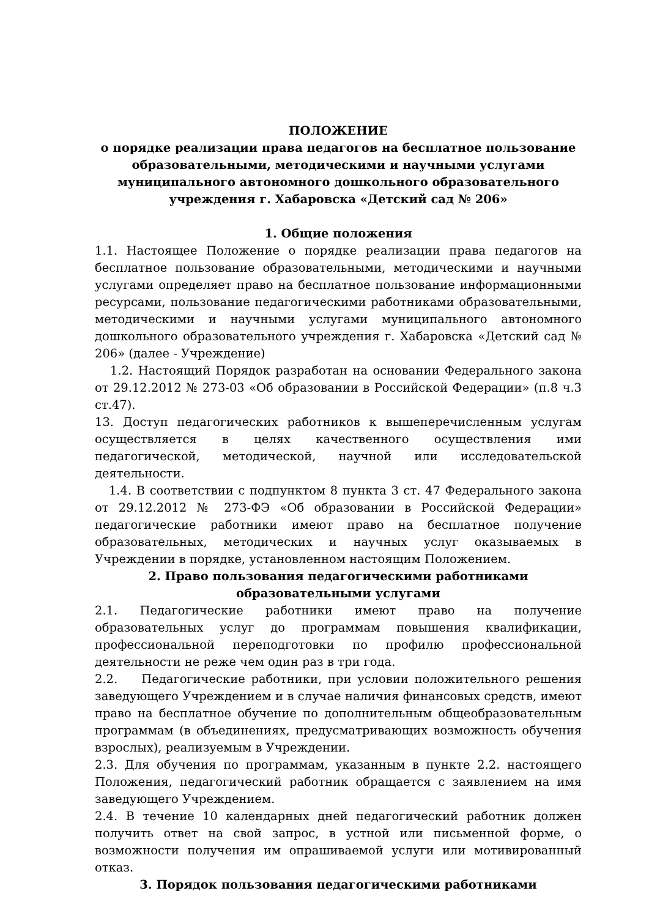ПОЛОЖЕНИЕ
о порядке реализации права педагогов на бесплатное пользование образовательными, методическими и научными услугами муниципального автономного дошкольного образовательного учреждения г. Хабаровска «Детский сад № 206»
1. Общие положения
1.1. Настоящее Положение о порядке реализации права педагогов на бесплатное пользование образовательными, методическими и научными услугами определяет право на бесплатное пользование информационными ресурсами, пользование педагогическими работниками образовательными, методическими и научными услугами муниципального автономного дошкольного образовательного учреждения г. Хабаровска «Детский сад № 206» (далее - Учреждение)
1.2. Настоящий Порядок разработан на основании Федерального закона от 29.12.2012 № 273-03 «Об образовании в Российской Федерации» (п.8 ч.3 ст.47).
13. Доступ педагогических работников к вышеперечисленным услугам осуществляется в целях качественного осуществления ими педагогической, методической, научной или исследовательской деятельности.
1.4. В соответствии с подпунктом 8 пункта 3 ст. 47 Федерального закона от 29.12.2012 № 273-ФЭ «Об образовании в Российской Федерации» педагогические работники имеют право на бесплатное получение образовательных, методических и научных услуг оказываемых в Учреждении в порядке, установленном настоящим Положением.
2. Право пользования педагогическими работниками
образовательными услугами
2.1. Педагогические работники имеют право на получение образовательных услуг до программам повышения квалификации, профессиональной переподготовки по профилю профессиональной деятельности не реже чем один раз в три года.
2.2. Педагогические работники, при условии положительного решения заведующего Учреждением и в случае наличия финансовых средств, имеют право на бесплатное обучение по дополнительным общеобразовательным программам (в объединениях, предусматривающих возможность обучения взрослых), реализуемым в Учреждении.
2.3. Для обучения по программам, указанным в пункте 2.2. настоящего Положения, педагогический работник обращается с заявлением на имя заведующего Учреждением.
2.4. В течение 10 календарных дней педагогический работник должен получить ответ на свой запрос, в устной или письменной форме, о возможности получения им опрашиваемой услуги или мотивированный отказ.
3. Порядок пользования педагогическими работниками